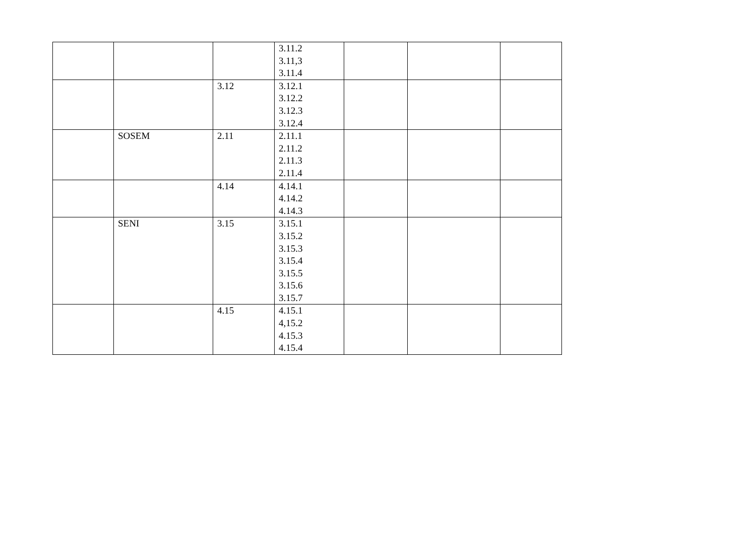| | | | 3.11.2 3.11,3 3.11.4 | | | |
| | | 3.12 | 3.12.1 3.12.2 3.12.3 3.12.4 | | | |
| | SOSEM | 2.11 | 2.11.1 2.11.2 2.11.3 2.11.4 | | | |
| | | 4.14 | 4.14.1 4.14.2 4.14.3 | | | |
| | SENI | 3.15 | 3.15.1 3.15.2 3.15.3 3.15.4 3.15.5 3.15.6 3.15.7 | | | |
| | | 4.15 | 4.15.1 4,15.2 4.15.3 4.15.4 | | | |